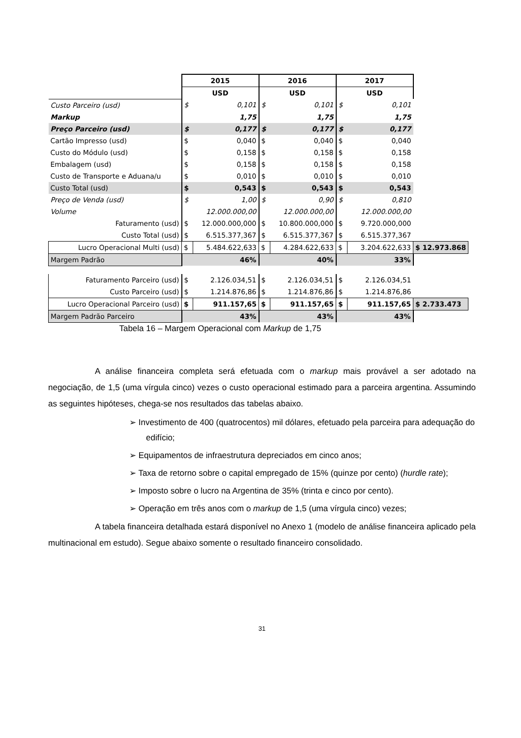| | 2015 | | 2016 | | 2017 | | |
| --- | --- | --- | --- | --- | --- | --- | --- |
| | USD | | USD | | USD | | |
| Custo Parceiro (usd) | $ | 0,101 | $ | 0,101 | $ | 0,101 | |
| Markup | | 1,75 | | 1,75 | | 1,75 | |
| Preço Parceiro (usd) | $ | 0,177 | $ | 0,177 | $ | 0,177 | |
| Cartão Impresso (usd) | $ | 0,040 | $ | 0,040 | $ | 0,040 | |
| Custo do Módulo (usd) | $ | 0,158 | $ | 0,158 | $ | 0,158 | |
| Embalagem (usd) | $ | 0,158 | $ | 0,158 | $ | 0,158 | |
| Custo de Transporte e Aduana/u | $ | 0,010 | $ | 0,010 | $ | 0,010 | |
| Custo Total (usd) | $ | 0,543 | $ | 0,543 | $ | 0,543 | |
| Preço de Venda (usd) | $ | 1,00 | $ | 0,90 | $ | 0,810 | |
| Volume | 12.000.000,00 | | 12.000.000,00 | | 12.000.000,00 | | |
| Faturamento (usd) | $ | 12.000.000,000 | $ | 10.800.000,000 | $ | 9.720.000,000 | |
| Custo Total (usd) | $ | 6.515.377,367 | $ | 6.515.377,367 | $ | 6.515.377,367 | |
| Lucro Operacional Multi (usd) | $ | 5.484.622,633 | $ | 4.284.622,633 | $ | 3.204.622,633 | $ 12.973.868 |
| Margem Padrão | 46% | | 40% | | 33% | | |
| Faturamento Parceiro (usd) | $ | 2.126.034,51 | $ | 2.126.034,51 | $ | 2.126.034,51 | |
| Custo Parceiro (usd) | $ | 1.214.876,86 | $ | 1.214.876,86 | $ | 1.214.876,86 | |
| Lucro Operacional Parceiro (usd) | $ | 911.157,65 | $ | 911.157,65 | $ | 911.157,65 | $ 2.733.473 |
| Margem Padrão Parceiro | 43% | | 43% | | 43% | | |
Tabela 16 – Margem Operacional com Markup de 1,75
A análise financeira completa será efetuada com o markup mais provável a ser adotado na negociação, de 1,5 (uma vírgula cinco) vezes o custo operacional estimado para a parceira argentina. Assumindo as seguintes hipóteses, chega-se nos resultados das tabelas abaixo.
➢ Investimento de 400 (quatrocentos) mil dólares, efetuado pela parceira para adequação do edifício;
➢ Equipamentos de infraestrutura depreciados em cinco anos;
➢ Taxa de retorno sobre o capital empregado de 15% (quinze por cento) (hurdle rate);
➢ Imposto sobre o lucro na Argentina de 35% (trinta e cinco por cento).
➢ Operação em três anos com o markup de 1,5 (uma vírgula cinco) vezes;
A tabela financeira detalhada estará disponível no Anexo 1 (modelo de análise financeira aplicado pela multinacional em estudo). Segue abaixo somente o resultado financeiro consolidado.
31